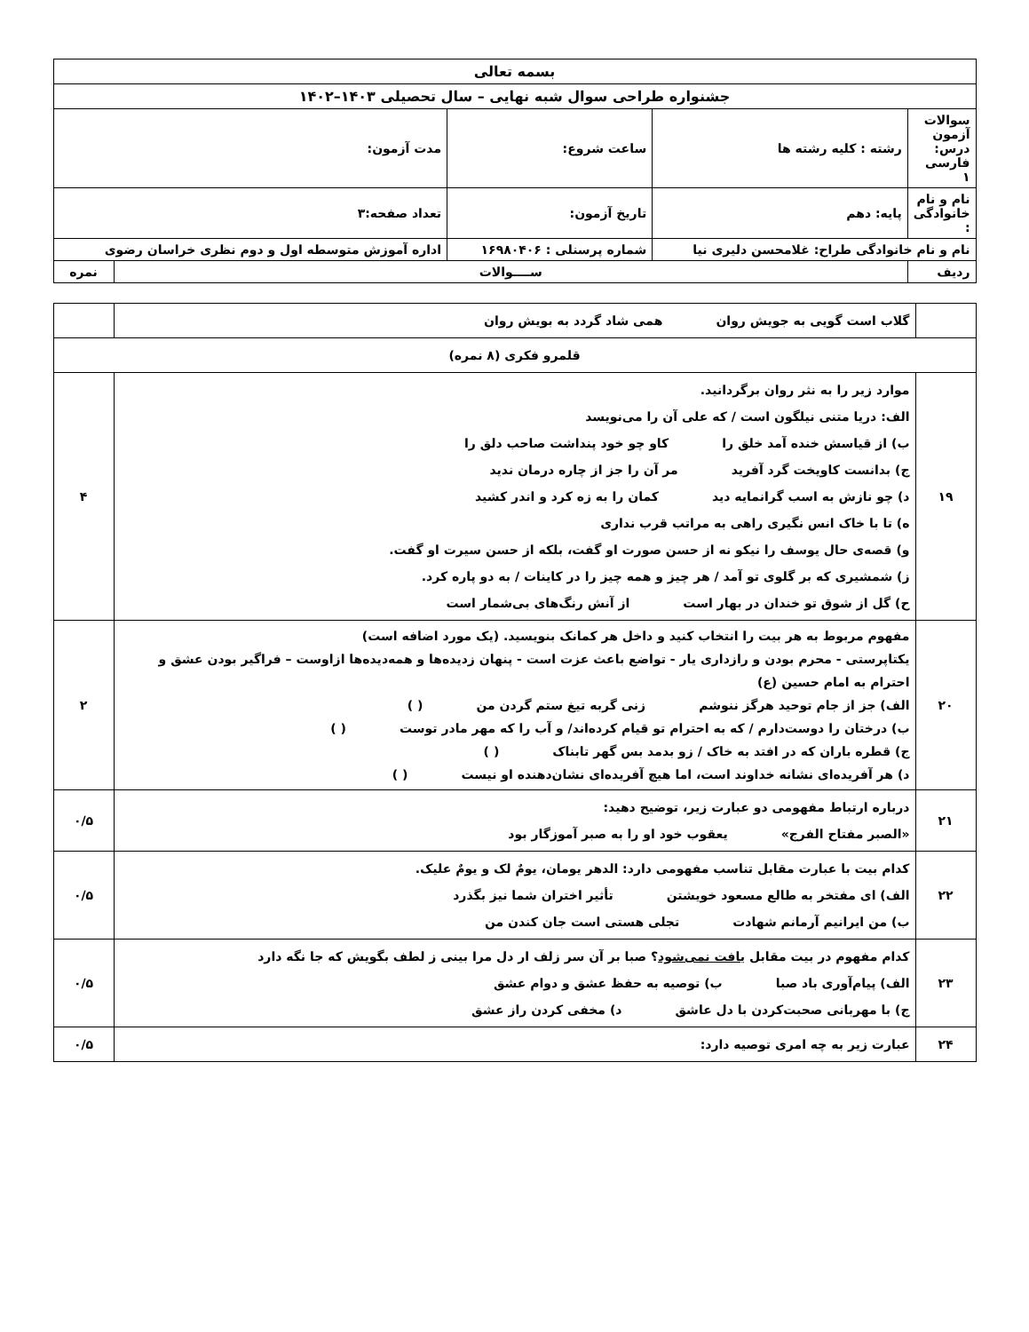| بسمه تعالی | | | | | |
| جشنواره طراحی سوال شبه نهایی – سال تحصیلی ۱۴۰۳–۱۴۰۲ | | | | | |
| سوالات آزمون درس: فارسی ۱ | رشته : کلیه رشته ها | ساعت شروع: | | مدت آزمون: | |
| نام و نام خانوادگی : | پایه: دهم | تاریخ آزمون: | | تعداد صفحه:۳ | |
| نام و نام خانوادگی طراح: غلامحسن دلیری نیا | | شماره پرسنلی : ۱۶۹۸۰۴۰۶ | اداره آموزش متوسطه اول و دوم نظری خراسان رضوی | | |
| ردیف | ســــوالات | | | | نمره |
| | گلاب است گویی به جویش روان همی شاد گردد به بویش روان | |
| قلمرو فکری (۸ نمره) | | |
| ۱۹ | موارد زیر را به نثر روان برگردانید. الف: دریا متنی نیلگون است / که علی آن را می‌نویسد ب) از قیاسش خنده آمد خلق را کاو چو خود پنداشت صاحب دلق را ج) بدانست کاویخت گرد آفرید مر آن را جز از چاره درمان ندید د) چو نازش به اسب گرانمایه دید کمان را به زه کرد و اندر کشید ه) تا با خاک انس نگیری راهی به مراتب قرب نداری و) قصه‌ی حال یوسف را نیکو نه از حسن صورت او گفت، بلکه از حسن سیرت او گفت. ز) شمشیری که بر گلوی تو آمد / هر چیز و همه چیز را در کاینات / به دو پاره کرد. ح) گل از شوق تو خندان در بهار است از آنش رنگ‌های بی‌شمار است | ۴ |
| ۲۰ | مفهوم مربوط به هر بیت را انتخاب کنید و داخل هر کمانک بنویسید. (یک مورد اضافه است) یکتاپرستی - محرم بودن و رازداری یار - تواضع باعث عزت است - پنهان زدیده‌ها و همه‌دیده‌ها ازاوست – فراگیر بودن عشق و احترام به امام حسین (ع) الف) جز از جام توحید هرگز ننوشم زنی گربه تیغ ستم گردن من ( ) ب) درختان را دوست‌دارم / که به احترام تو قیام کرده‌اند/ و آب را که مهر مادر توست ( ) ج) قطره باران که در افتد به خاک / زو بدمد بس گهر تابناک ( ) د) هر آفریده‌ای نشانه خداوند است، اما هیچ آفریده‌ای نشان‌دهنده او نیست ( ) | ۲ |
| ۲۱ | درباره ارتباط مفهومی دو عبارت زیر، توضیح دهید: «الصبر مفتاح الفرج» یعقوب خود او را به صبر آموزگار بود | ۰/۵ |
| ۲۲ | کدام بیت با عبارت مقابل تناسب مفهومی دارد: الدهر یومان، یومٌ لک و یومٌ علیک. الف) ای مفتخر به طالع مسعود خویشتن تأثیر اختران شما نیز بگذرد ب) من ایرانیم آرمانم شهادت تجلی هستی است جان کندن من | ۰/۵ |
| ۲۳ | کدام مفهوم در بیت مقابل یافت نمی‌شود ؟ صبا بر آن سر زلف ار دل مرا بینی ز لطف بگویش که جا نگه دارد الف) پیام‌آوری باد صبا ب) توصیه به حفظ عشق و دوام عشق ج) با مهربانی صحبت‌کردن با دل عاشق د) مخفی کردن راز عشق | ۰/۵ |
| ۲۴ | عبارت زیر به چه امری توصیه دارد: | ۰/۵ |